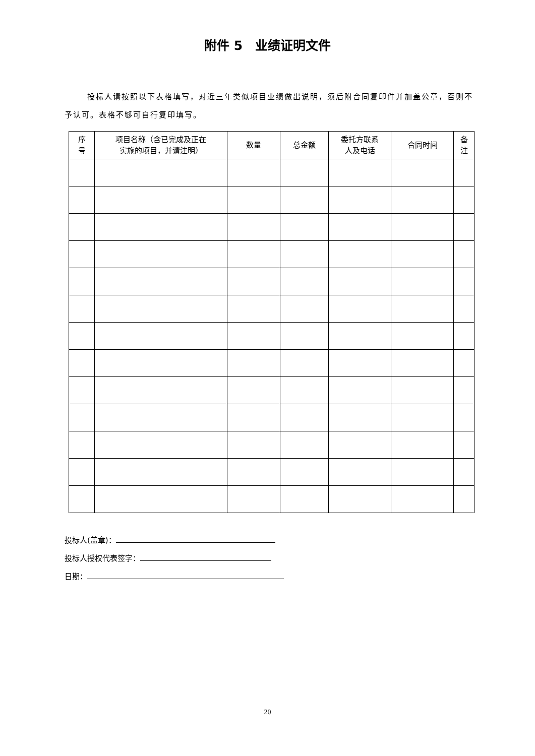附件 5　业绩证明文件
投标人请按照以下表格填写，对近三年类似项目业绩做出说明，须后附合同复印件并加盖公章，否则不予认可。表格不够可自行复印填写。
| 序 号 | 项目名称（含已完成及正在 实施的项目，并请注明） | 数量 | 总金额 | 委托方联系 人及电话 | 合同时间 | 备 注 |
| --- | --- | --- | --- | --- | --- | --- |
投标人(盖章)：
投标人授权代表签字：
日期：
20